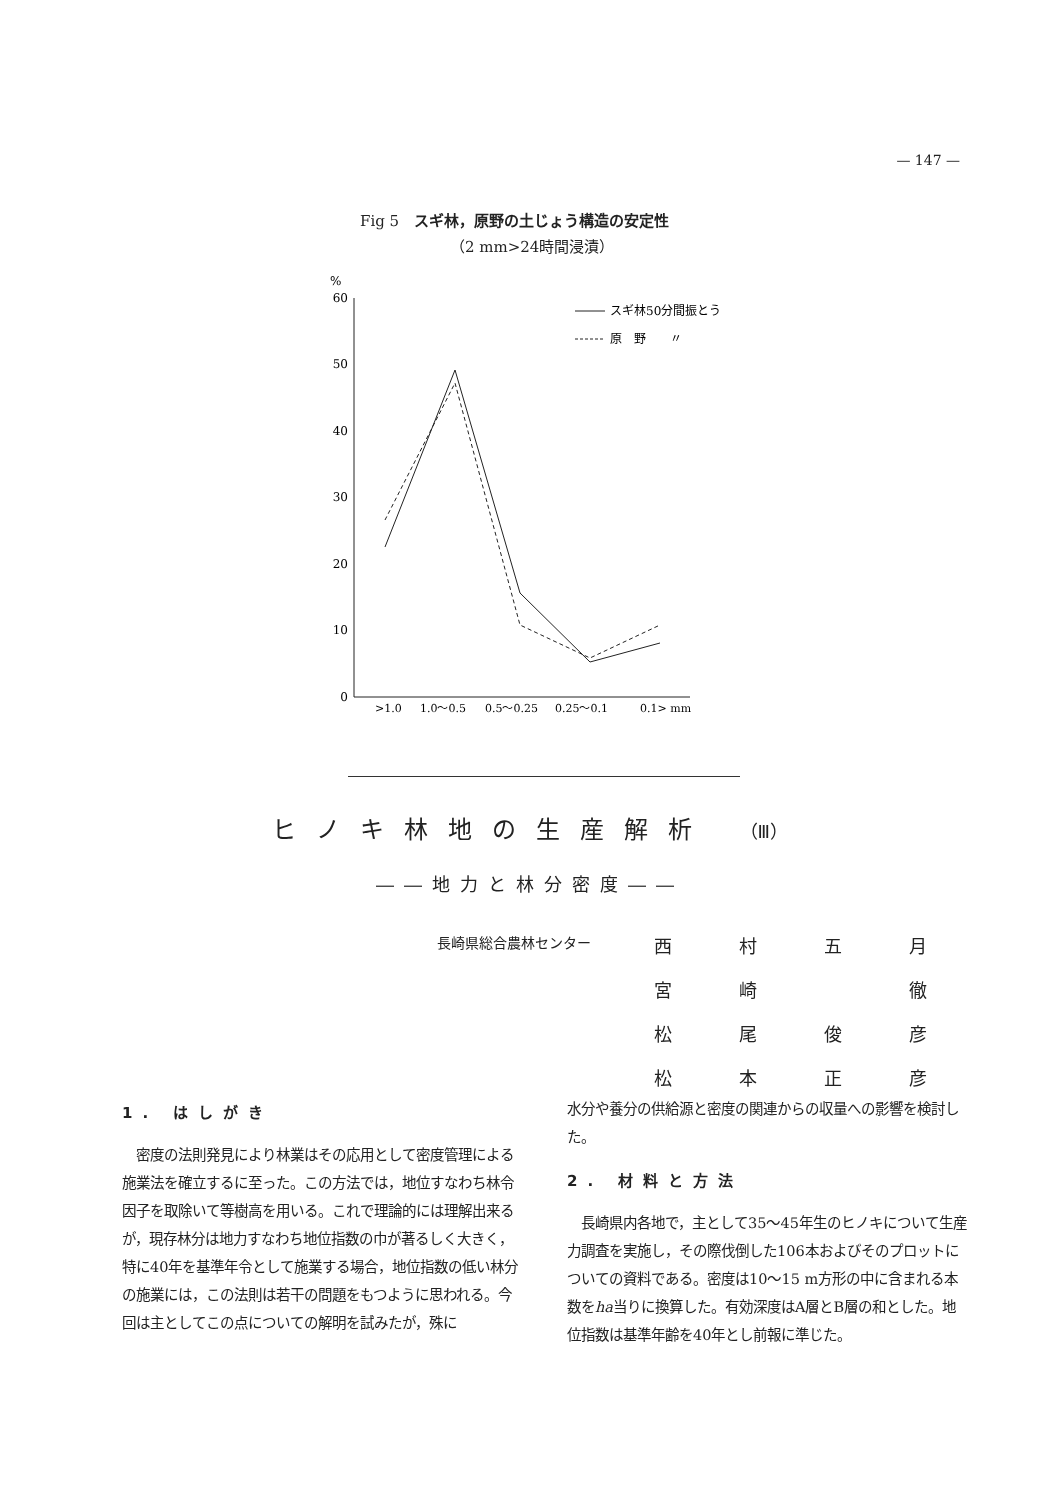— 147 —
Fig 5　スギ林，原野の土じょう構造の安定性
（2 mm>24時間浸漬）
%
60
50
40
30
20
10
0
スギ林50分間振とう
原　野　　〃
>1.0
1.0～0.5
0.5～0.25
0.25～0.1
0.1> mm
ヒノキ林地の生産解析 （Ⅲ）
――地力と林分密度――
| 長崎県総合農林センター | 西 | 村 | 五 | 月 |
| | 宮 | 崎 | | 徹 |
| | 松 | 尾 | 俊 | 彦 |
| | 松 | 本 | 正 | 彦 |
1. はしがき
　密度の法則発見により林業はその応用として密度管理による施業法を確立するに至った。この方法では，地位すなわち林令因子を取除いて等樹高を用いる。これで理論的には理解出来るが，現存林分は地力すなわち地位指数の巾が著るしく大きく，特に40年を基準年令として施業する場合，地位指数の低い林分の施業には，この法則は若干の問題をもつように思われる。今回は主としてこの点についての解明を試みたが，殊に
水分や養分の供給源と密度の関連からの収量への影響を検討した。
2. 材料と方法
　長崎県内各地で，主として35～45年生のヒノキについて生産力調査を実施し，その際伐倒した106本およびそのプロットについての資料である。密度は10～15 m方形の中に含まれる本数をha当りに換算した。有効深度はA層とB層の和とした。地位指数は基準年齢を40年とし前報に準じた。